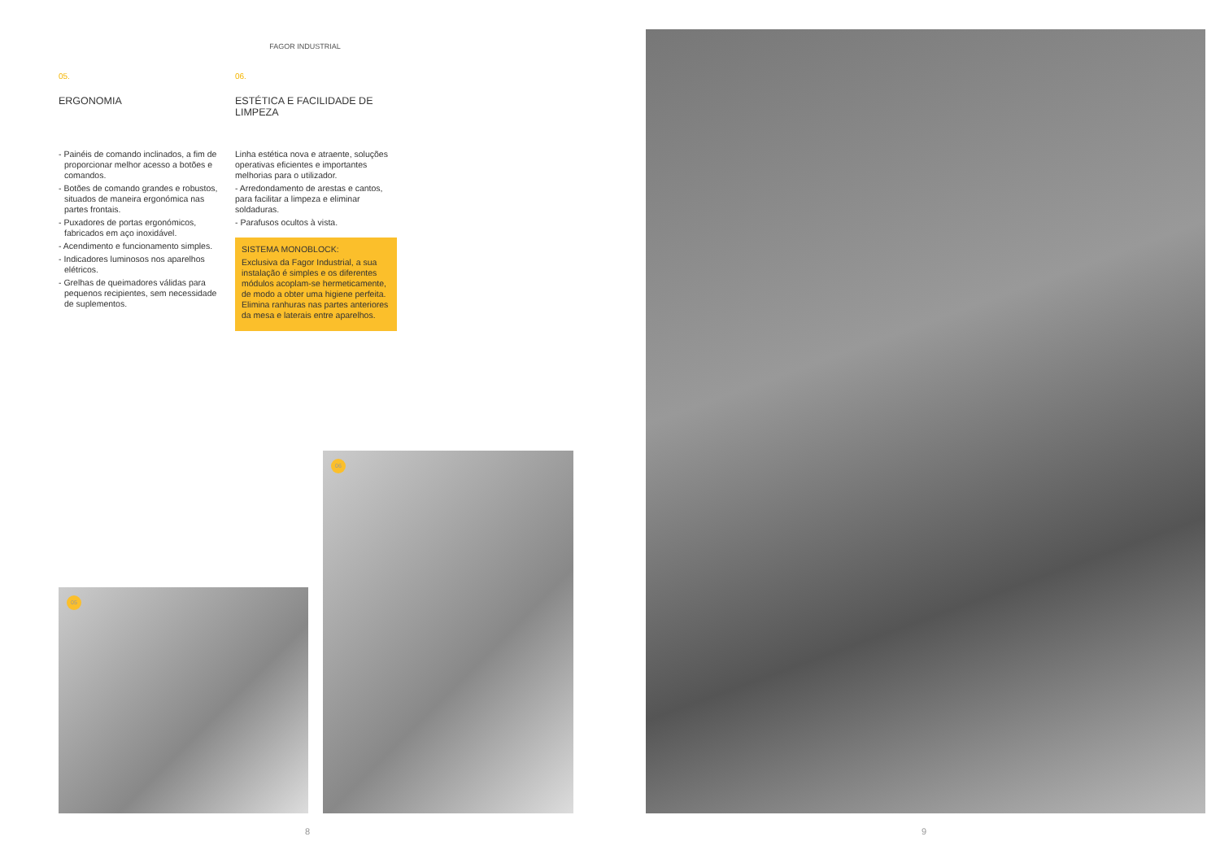FAGOR INDUSTRIAL
05.
ERGONOMIA
- Painéis de comando inclinados, a fim de proporcionar melhor acesso a botões e comandos.
- Botões de comando grandes e robustos, situados de maneira ergonómica nas partes frontais.
- Puxadores de portas ergonómicos, fabricados em aço inoxidável.
- Acendimento e funcionamento simples.
- Indicadores luminosos nos aparelhos elétricos.
- Grelhas de queimadores válidas para pequenos recipientes, sem necessidade de suplementos.
06.
ESTÉTICA E FACILIDADE DE LIMPEZA
Linha estética nova e atraente, soluções operativas eficientes e importantes melhorias para o utilizador.
- Arredondamento de arestas e cantos, para facilitar a limpeza e eliminar soldaduras.
- Parafusos ocultos à vista.
SISTEMA MONOBLOCK:
Exclusiva da Fagor Industrial, a sua instalação é simples e os diferentes módulos acoplam-se hermeticamente, de modo a obter uma higiene perfeita. Elimina ranhuras nas partes anteriores da mesa e laterais entre aparelhos.
05
06
8
9